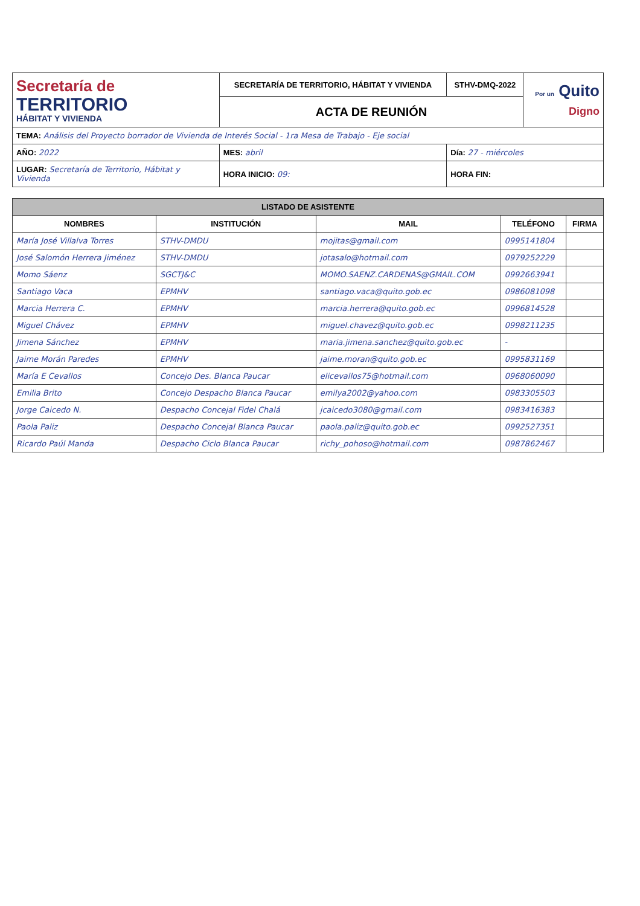| Secretaría de TERRITORIO HÁBITAT Y VIVIENDA | SECRETARÍA DE TERRITORIO, HÁBITAT Y VIVIENDA | STHV-DMQ-2022 | Por un Quito Digno |
| | ACTA DE REUNIÓN | | |
| TEMA: Análisis del Proyecto borrador de Vivienda de Interés Social - 1ra Mesa de Trabajo - Eje social | | | |
| AÑO: 2022 | MES: abril | Día: 27 - miércoles | |
| LUGAR: Secretaría de Territorio, Hábitat y Vivienda | HORA INICIO: 09: | HORA FIN: | |
| LISTADO DE ASISTENTE | | | | |
| --- | --- | --- | --- | --- |
| NOMBRES | INSTITUCIÓN | MAIL | TELÉFONO | FIRMA |
| María José Villalva Torres | STHV-DMDU | mojitas@gmail.com | 0995141804 | |
| José Salomón Herrera Jiménez | STHV-DMDU | jotasalo@hotmail.com | 0979252229 | |
| Momo Sáenz | SGCTJ&C | MOMO.SAENZ.CARDENAS@GMAIL.COM | 0992663941 | |
| Santiago Vaca | EPMHV | santiago.vaca@quito.gob.ec | 0986081098 | |
| Marcia Herrera C. | EPMHV | marcia.herrera@quito.gob.ec | 0996814528 | |
| Miguel Chávez | EPMHV | miguel.chavez@quito.gob.ec | 0998211235 | |
| Jimena Sánchez | EPMHV | maria.jimena.sanchez@quito.gob.ec | - | |
| Jaime Morán Paredes | EPMHV | jaime.moran@quito.gob.ec | 0995831169 | |
| María E Cevallos | Concejo Des. Blanca Paucar | elicevallos75@hotmail.com | 0968060090 | |
| Emilia Brito | Concejo Despacho Blanca Paucar | emilya2002@yahoo.com | 0983305503 | |
| Jorge Caicedo N. | Despacho Concejal Fidel Chalá | jcaicedo3080@gmail.com | 0983416383 | |
| Paola Paliz | Despacho Concejal Blanca Paucar | paola.paliz@quito.gob.ec | 0992527351 | |
| Ricardo Paúl Manda | Despacho Ciclo Blanca Paucar | richy_pohoso@hotmail.com | 0987862467 | |